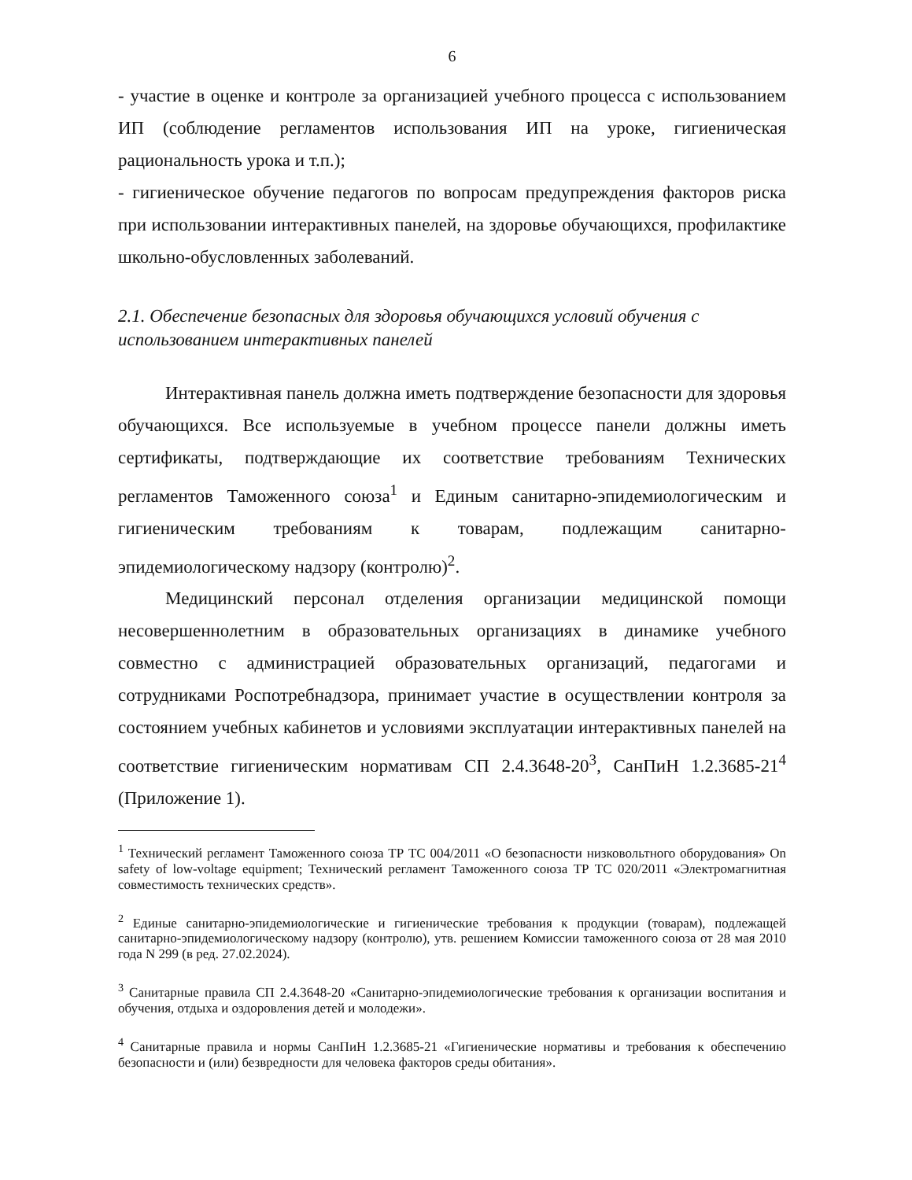6
- участие в оценке и контроле за организацией учебного процесса с использованием ИП (соблюдение регламентов использования ИП на уроке, гигиеническая рациональность урока и т.п.);
- гигиеническое обучение педагогов по вопросам предупреждения факторов риска при использовании интерактивных панелей, на здоровье обучающихся, профилактике школьно-обусловленных заболеваний.
2.1. Обеспечение безопасных для здоровья обучающихся условий обучения с использованием интерактивных панелей
Интерактивная панель должна иметь подтверждение безопасности для здоровья обучающихся. Все используемые в учебном процессе панели должны иметь сертификаты, подтверждающие их соответствие требованиям Технических регламентов Таможенного союза<sup>1</sup> и Единым санитарно-эпидемиологическим и гигиеническим требованиям к товарам, подлежащим санитарно-эпидемиологическому надзору (контролю)<sup>2</sup>.
Медицинский персонал отделения организации медицинской помощи несовершеннолетним в образовательных организациях в динамике учебного совместно с администрацией образовательных организаций, педагогами и сотрудниками Роспотребнадзора, принимает участие в осуществлении контроля за состоянием учебных кабинетов и условиями эксплуатации интерактивных панелей на соответствие гигиеническим нормативам СП 2.4.3648-20<sup>3</sup>, СанПиН 1.2.3685-21<sup>4</sup> (Приложение 1).
<sup>1</sup> Технический регламент Таможенного союза ТР ТС 004/2011 «О безопасности низковольтного оборудования» On safety of low-voltage equipment; Технический регламент Таможенного союза ТР ТС 020/2011 «Электромагнитная совместимость технических средств».
<sup>2</sup> Единые санитарно-эпидемиологические и гигиенические требования к продукции (товарам), подлежащей санитарно-эпидемиологическому надзору (контролю), утв. решением Комиссии таможенного союза от 28 мая 2010 года N 299 (в ред. 27.02.2024).
<sup>3</sup> Санитарные правила СП 2.4.3648-20 «Санитарно-эпидемиологические требования к организации воспитания и обучения, отдыха и оздоровления детей и молодежи».
<sup>4</sup> Санитарные правила и нормы СанПиН 1.2.3685-21 «Гигиенические нормативы и требования к обеспечению безопасности и (или) безвредности для человека факторов среды обитания».